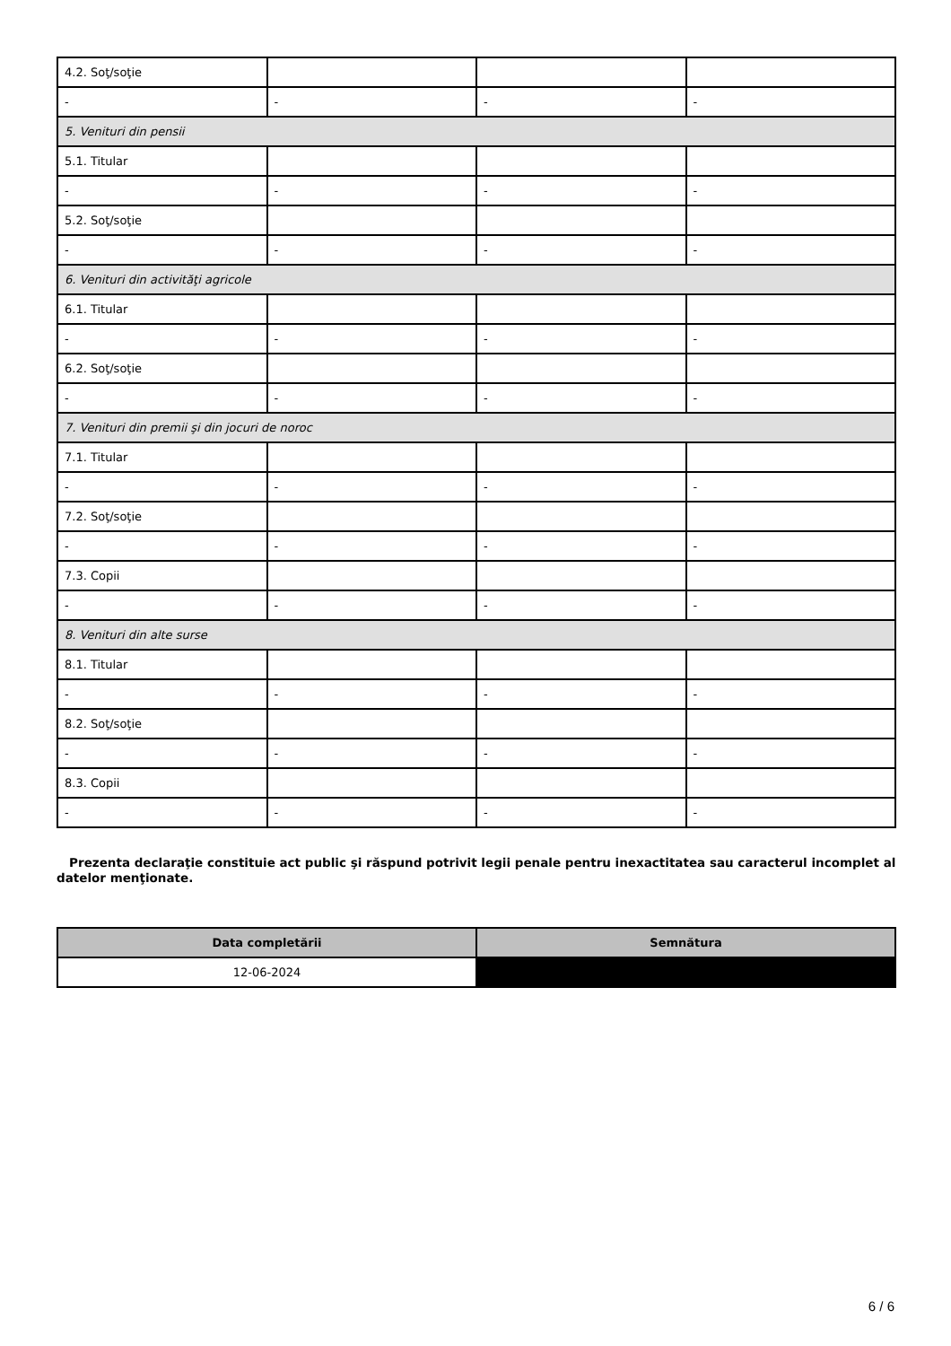| 4.2. Soţ/soţie | | | |
| - | - | - | - |
| 5. Venituri din pensii | | | |
| 5.1. Titular | | | |
| - | - | - | - |
| 5.2. Soţ/soţie | | | |
| - | - | - | - |
| 6. Venituri din activităţi agricole | | | |
| 6.1. Titular | | | |
| - | - | - | - |
| 6.2. Soţ/soţie | | | |
| - | - | - | - |
| 7. Venituri din premii şi din jocuri de noroc | | | |
| 7.1. Titular | | | |
| - | - | - | - |
| 7.2. Soţ/soţie | | | |
| - | - | - | - |
| 7.3. Copii | | | |
| - | - | - | - |
| 8. Venituri din alte surse | | | |
| 8.1. Titular | | | |
| - | - | - | - |
| 8.2. Soţ/soţie | | | |
| - | - | - | - |
| 8.3. Copii | | | |
| - | - | - | - |
Prezenta declaraţie constituie act public şi răspund potrivit legii penale pentru inexactitatea sau caracterul incomplet al datelor menţionate.
| Data completării | Semnătura |
| --- | --- |
| 12-06-2024 | |
6 / 6